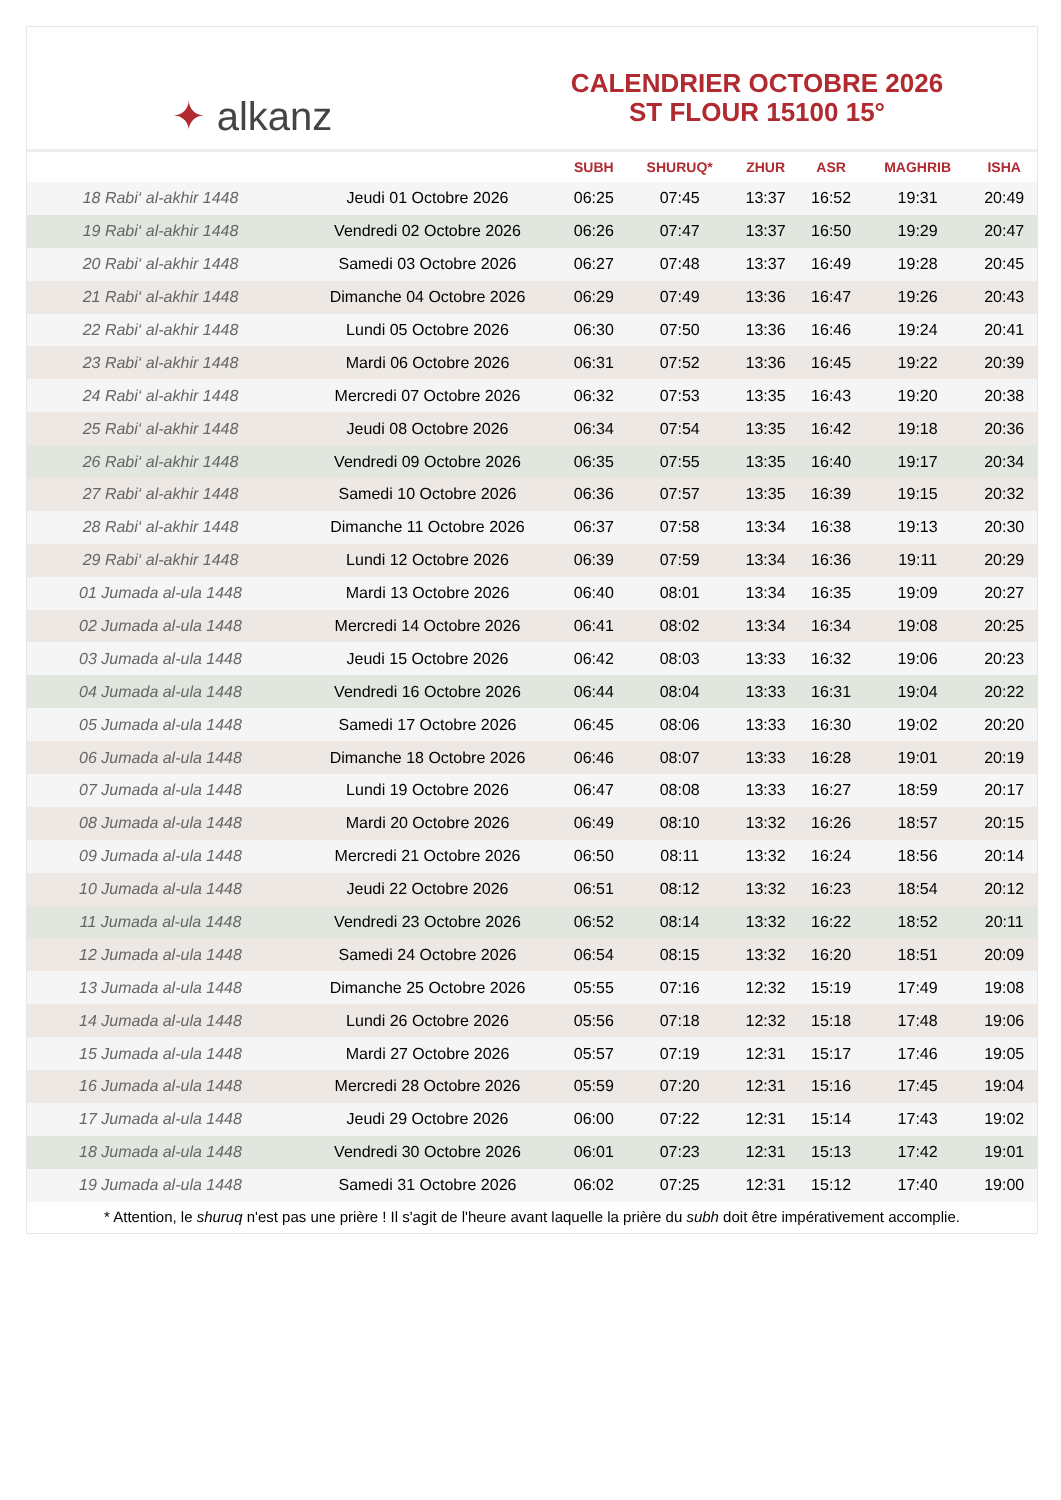✦ alkanz
CALENDRIER OCTOBRE 2026
ST FLOUR 15100 15°
| | | SUBH | SHURUQ* | ZHUR | ASR | MAGHRIB | ISHA |
| --- | --- | --- | --- | --- | --- | --- | --- |
| 18 Rabi‘ al-akhir 1448 | Jeudi 01 Octobre 2026 | 06:25 | 07:45 | 13:37 | 16:52 | 19:31 | 20:49 |
| 19 Rabi‘ al-akhir 1448 | Vendredi 02 Octobre 2026 | 06:26 | 07:47 | 13:37 | 16:50 | 19:29 | 20:47 |
| 20 Rabi‘ al-akhir 1448 | Samedi 03 Octobre 2026 | 06:27 | 07:48 | 13:37 | 16:49 | 19:28 | 20:45 |
| 21 Rabi‘ al-akhir 1448 | Dimanche 04 Octobre 2026 | 06:29 | 07:49 | 13:36 | 16:47 | 19:26 | 20:43 |
| 22 Rabi‘ al-akhir 1448 | Lundi 05 Octobre 2026 | 06:30 | 07:50 | 13:36 | 16:46 | 19:24 | 20:41 |
| 23 Rabi‘ al-akhir 1448 | Mardi 06 Octobre 2026 | 06:31 | 07:52 | 13:36 | 16:45 | 19:22 | 20:39 |
| 24 Rabi‘ al-akhir 1448 | Mercredi 07 Octobre 2026 | 06:32 | 07:53 | 13:35 | 16:43 | 19:20 | 20:38 |
| 25 Rabi‘ al-akhir 1448 | Jeudi 08 Octobre 2026 | 06:34 | 07:54 | 13:35 | 16:42 | 19:18 | 20:36 |
| 26 Rabi‘ al-akhir 1448 | Vendredi 09 Octobre 2026 | 06:35 | 07:55 | 13:35 | 16:40 | 19:17 | 20:34 |
| 27 Rabi‘ al-akhir 1448 | Samedi 10 Octobre 2026 | 06:36 | 07:57 | 13:35 | 16:39 | 19:15 | 20:32 |
| 28 Rabi‘ al-akhir 1448 | Dimanche 11 Octobre 2026 | 06:37 | 07:58 | 13:34 | 16:38 | 19:13 | 20:30 |
| 29 Rabi‘ al-akhir 1448 | Lundi 12 Octobre 2026 | 06:39 | 07:59 | 13:34 | 16:36 | 19:11 | 20:29 |
| 01 Jumada al-ula 1448 | Mardi 13 Octobre 2026 | 06:40 | 08:01 | 13:34 | 16:35 | 19:09 | 20:27 |
| 02 Jumada al-ula 1448 | Mercredi 14 Octobre 2026 | 06:41 | 08:02 | 13:34 | 16:34 | 19:08 | 20:25 |
| 03 Jumada al-ula 1448 | Jeudi 15 Octobre 2026 | 06:42 | 08:03 | 13:33 | 16:32 | 19:06 | 20:23 |
| 04 Jumada al-ula 1448 | Vendredi 16 Octobre 2026 | 06:44 | 08:04 | 13:33 | 16:31 | 19:04 | 20:22 |
| 05 Jumada al-ula 1448 | Samedi 17 Octobre 2026 | 06:45 | 08:06 | 13:33 | 16:30 | 19:02 | 20:20 |
| 06 Jumada al-ula 1448 | Dimanche 18 Octobre 2026 | 06:46 | 08:07 | 13:33 | 16:28 | 19:01 | 20:19 |
| 07 Jumada al-ula 1448 | Lundi 19 Octobre 2026 | 06:47 | 08:08 | 13:33 | 16:27 | 18:59 | 20:17 |
| 08 Jumada al-ula 1448 | Mardi 20 Octobre 2026 | 06:49 | 08:10 | 13:32 | 16:26 | 18:57 | 20:15 |
| 09 Jumada al-ula 1448 | Mercredi 21 Octobre 2026 | 06:50 | 08:11 | 13:32 | 16:24 | 18:56 | 20:14 |
| 10 Jumada al-ula 1448 | Jeudi 22 Octobre 2026 | 06:51 | 08:12 | 13:32 | 16:23 | 18:54 | 20:12 |
| 11 Jumada al-ula 1448 | Vendredi 23 Octobre 2026 | 06:52 | 08:14 | 13:32 | 16:22 | 18:52 | 20:11 |
| 12 Jumada al-ula 1448 | Samedi 24 Octobre 2026 | 06:54 | 08:15 | 13:32 | 16:20 | 18:51 | 20:09 |
| 13 Jumada al-ula 1448 | Dimanche 25 Octobre 2026 | 05:55 | 07:16 | 12:32 | 15:19 | 17:49 | 19:08 |
| 14 Jumada al-ula 1448 | Lundi 26 Octobre 2026 | 05:56 | 07:18 | 12:32 | 15:18 | 17:48 | 19:06 |
| 15 Jumada al-ula 1448 | Mardi 27 Octobre 2026 | 05:57 | 07:19 | 12:31 | 15:17 | 17:46 | 19:05 |
| 16 Jumada al-ula 1448 | Mercredi 28 Octobre 2026 | 05:59 | 07:20 | 12:31 | 15:16 | 17:45 | 19:04 |
| 17 Jumada al-ula 1448 | Jeudi 29 Octobre 2026 | 06:00 | 07:22 | 12:31 | 15:14 | 17:43 | 19:02 |
| 18 Jumada al-ula 1448 | Vendredi 30 Octobre 2026 | 06:01 | 07:23 | 12:31 | 15:13 | 17:42 | 19:01 |
| 19 Jumada al-ula 1448 | Samedi 31 Octobre 2026 | 06:02 | 07:25 | 12:31 | 15:12 | 17:40 | 19:00 |
* Attention, le shuruq n'est pas une prière ! Il s'agit de l'heure avant laquelle la prière du subh doit être impérativement accomplie.